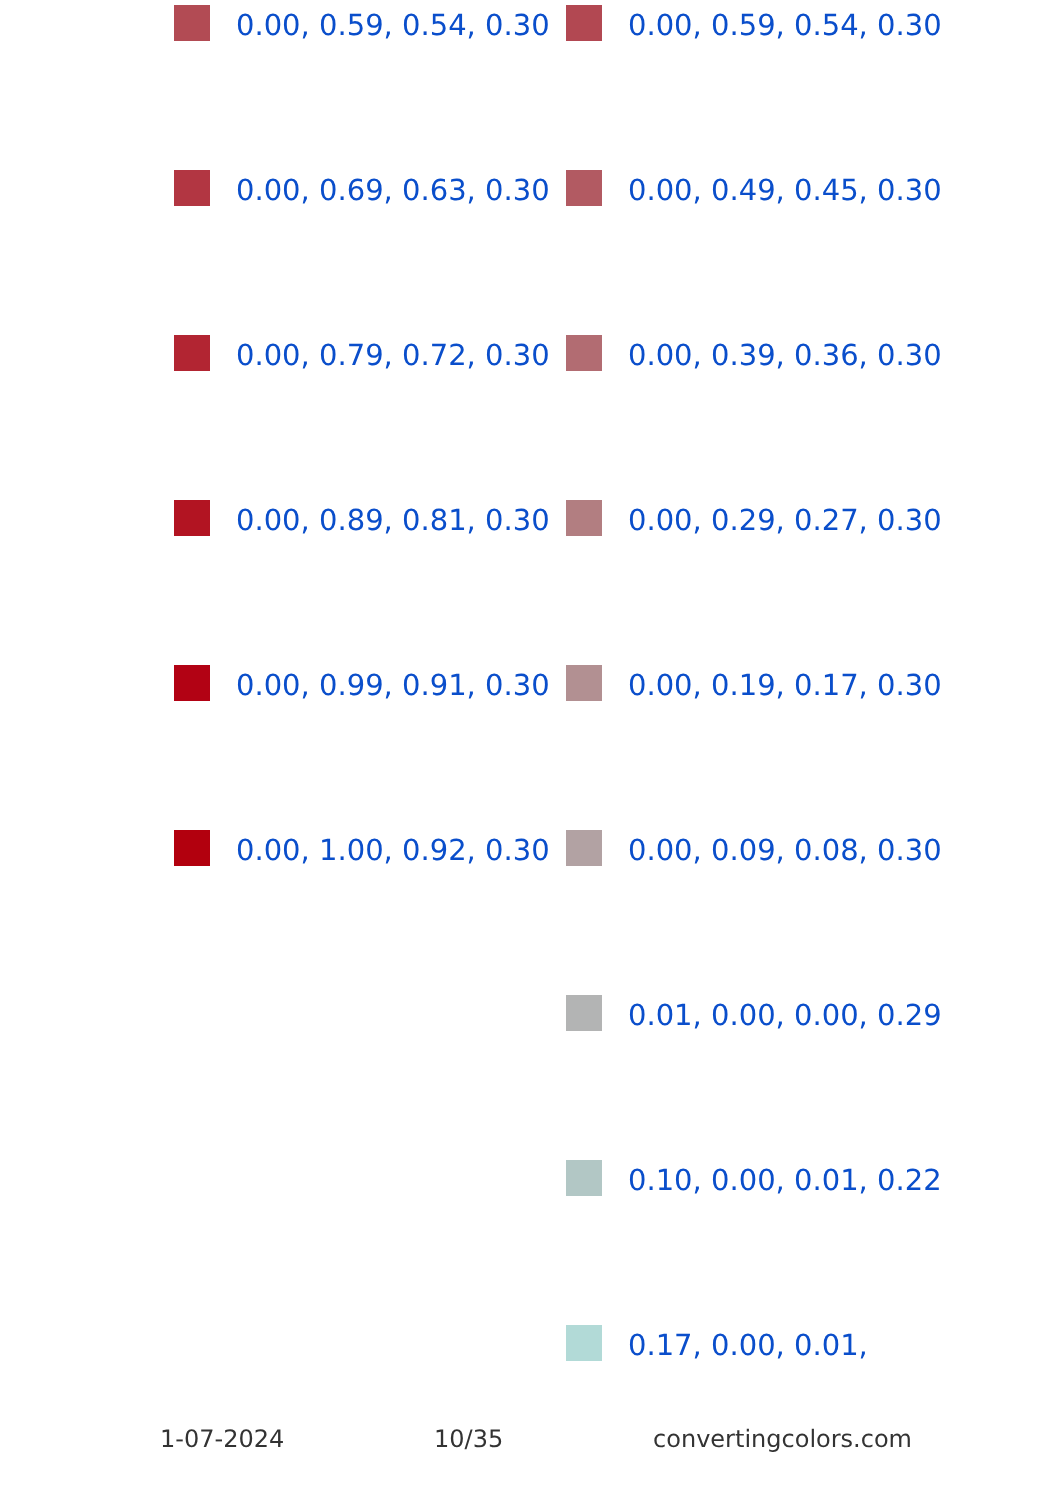0.00, 0.59, 0.54, 0.30
0.00, 0.69, 0.63, 0.30
0.00, 0.79, 0.72, 0.30
0.00, 0.89, 0.81, 0.30
0.00, 0.99, 0.91, 0.30
0.00, 1.00, 0.92, 0.30
0.00, 0.59, 0.54, 0.30
0.00, 0.49, 0.45, 0.30
0.00, 0.39, 0.36, 0.30
0.00, 0.29, 0.27, 0.30
0.00, 0.19, 0.17, 0.30
0.00, 0.09, 0.08, 0.30
0.01, 0.00, 0.00, 0.29
0.10, 0.00, 0.01, 0.22
0.17, 0.00, 0.01,
1-07-2024 10/35 convertingcolors.com